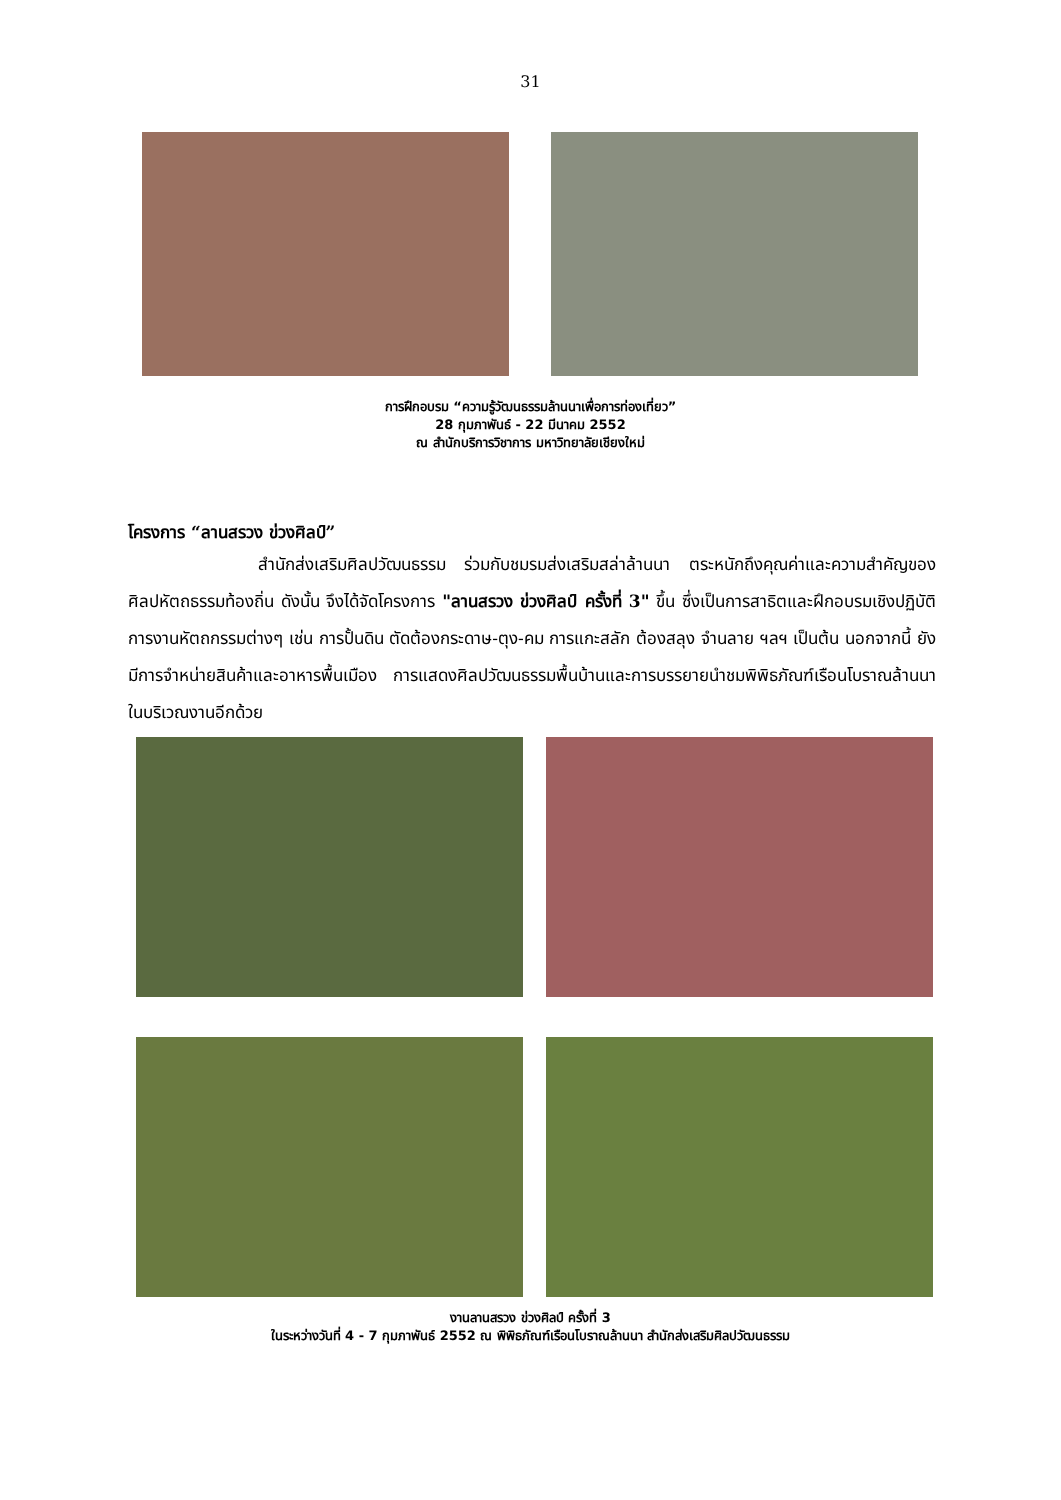31
การฝึกอบรม “ความรู้วัฒนธรรมล้านนาเพื่อการท่องเที่ยว”
28 กุมภาพันธ์ - 22 มีนาคม 2552
ณ สำนักบริการวิชาการ มหาวิทยาลัยเชียงใหม่
โครงการ “ลานสรวง ข่วงศิลป์”
สำนักส่งเสริมศิลปวัฒนธรรม ร่วมกับชมรมส่งเสริมสล่าล้านนา ตระหนักถึงคุณค่าและความสำคัญของศิลปหัตถธรรมท้องถิ่น ดังนั้น จึงได้จัดโครงการ "ลานสรวง ข่วงศิลป์ ครั้งที่ 3" ขึ้น ซึ่งเป็นการสาธิตและฝึกอบรมเชิงปฏิบัติการงานหัตถกรรมต่างๆ เช่น การปั้นดิน ตัดต้องกระดาษ-ตุง-คม การแกะสลัก ต้องสลุง จำนลาย ฯลฯ เป็นต้น นอกจากนี้ ยังมีการจำหน่ายสินค้าและอาหารพื้นเมือง การแสดงศิลปวัฒนธรรมพื้นบ้านและการบรรยายนำชมพิพิธภัณฑ์เรือนโบราณล้านนาในบริเวณงานอีกด้วย
งานลานสรวง ข่วงศิลป์ ครั้งที่ 3
ในระหว่างวันที่ 4 - 7 กุมภาพันธ์ 2552 ณ พิพิธภัณฑ์เรือนโบราณล้านนา สำนักส่งเสริมศิลปวัฒนธรรม